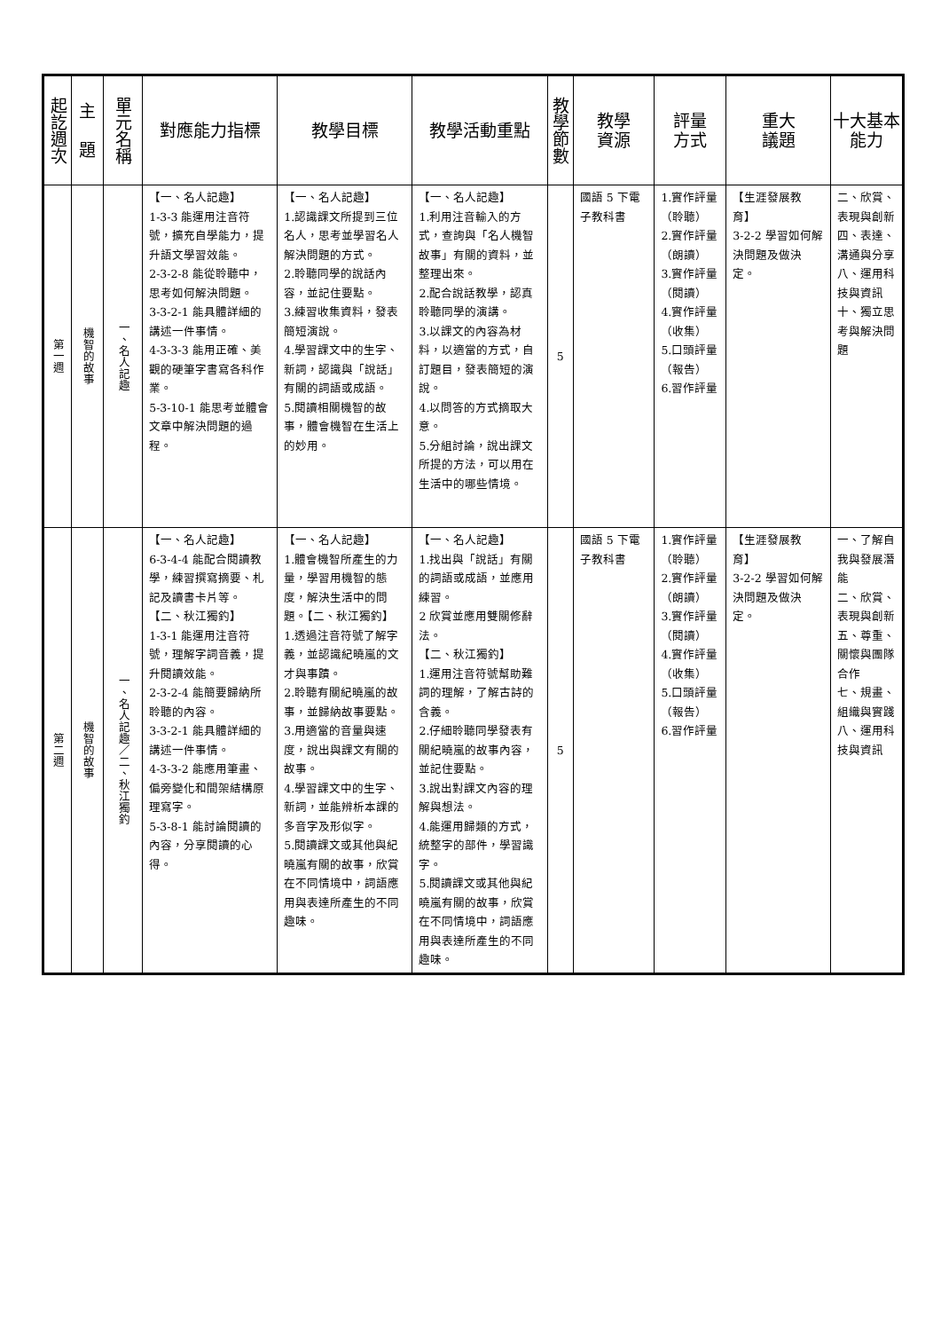| 起訖週次 | 主 題 | 單元名稱 | 對應能力指標 | 教學目標 | 教學活動重點 | 教學節數 | 教學 資源 | 評量 方式 | 重大 議題 | 十大基本能力 |
| --- | --- | --- | --- | --- | --- | --- | --- | --- | --- | --- |
| 第一週 | 機智的故事 | 一、名人記趣 | 【一、名人記趣】 1-3-3 能運用注音符號，擴充自學能力，提升語文學習效能。 2-3-2-8 能從聆聽中，思考如何解決問題。 3-3-2-1 能具體詳細的講述一件事情。 4-3-3-3 能用正確、美觀的硬筆字書寫各科作業。 5-3-10-1 能思考並體會文章中解決問題的過程。 | 【一、名人記趣】 1.認識課文所提到三位名人，思考並學習名人解決問題的方式。 2.聆聽同學的說話內容，並記住要點。 3.練習收集資料，發表簡短演說。 4.學習課文中的生字、新詞，認識與「說話」有關的詞語或成語。 5.閱讀相關機智的故事，體會機智在生活上的妙用。 | 【一、名人記趣】 1.利用注音輸入的方式，查詢與「名人機智故事」有關的資料，並整理出來。 2.配合說話教學，認真聆聽同學的演講。 3.以課文的內容為材料，以適當的方式，自訂題目，發表簡短的演說。 4.以問答的方式摘取大意。 5.分組討論，說出課文所提的方法，可以用在生活中的哪些情境。 | 5 | 國語 5 下電子教科書 | 1.實作評量（聆聽） 2.實作評量（朗讀） 3.實作評量（閱讀） 4.實作評量（收集） 5.口頭評量（報告） 6.習作評量 | 【生涯發展教育】 3-2-2 學習如何解決問題及做決定。 | 二、欣賞、表現與創新 四、表達、溝通與分享 八、運用科技與資訊 十、獨立思考與解決問題 |
| 第二週 | 機智的故事 | 一、名人記趣／二、秋江獨釣 | 【一、名人記趣】 6-3-4-4 能配合閱讀教學，練習撰寫摘要、札記及讀書卡片等。 【二、秋江獨釣】 1-3-1 能運用注音符號，理解字詞音義，提升閱讀效能。 2-3-2-4 能簡要歸納所聆聽的內容。 3-3-2-1 能具體詳細的講述一件事情。 4-3-3-2 能應用筆畫、偏旁變化和間架結構原理寫字。 5-3-8-1 能討論閱讀的內容，分享閱讀的心得。 | 【一、名人記趣】 1.體會機智所產生的力量，學習用機智的態度，解決生活中的問題。【二、秋江獨釣】 1.透過注音符號了解字義，並認識紀曉嵐的文才與事蹟。 2.聆聽有關紀曉嵐的故事，並歸納故事要點。 3.用適當的音量與速度，說出與課文有關的故事。 4.學習課文中的生字、新詞，並能辨析本課的多音字及形似字。 5.閱讀課文或其他與紀曉嵐有關的故事，欣賞在不同情境中，詞語應用與表達所產生的不同趣味。 | 【一、名人記趣】 1.找出與「說話」有關的詞語或成語，並應用練習。 2 欣賞並應用雙關修辭法。 【二、秋江獨釣】 1.運用注音符號幫助難詞的理解，了解古詩的含義。 2.仔細聆聽同學發表有關紀曉嵐的故事內容，並記住要點。 3.說出對課文內容的理解與想法。 4.能運用歸類的方式，統整字的部件，學習識字。 5.閱讀課文或其他與紀曉嵐有關的故事，欣賞在不同情境中，詞語應用與表達所產生的不同趣味。 | 5 | 國語 5 下電子教科書 | 1.實作評量（聆聽） 2.實作評量（朗讀） 3.實作評量（閱讀） 4.實作評量（收集） 5.口頭評量（報告） 6.習作評量 | 【生涯發展教育】 3-2-2 學習如何解決問題及做決定。 | 一、了解自我與發展潛能 二、欣賞、表現與創新 五、尊重、關懷與團隊合作 七、規畫、組織與實踐 八、運用科技與資訊 |